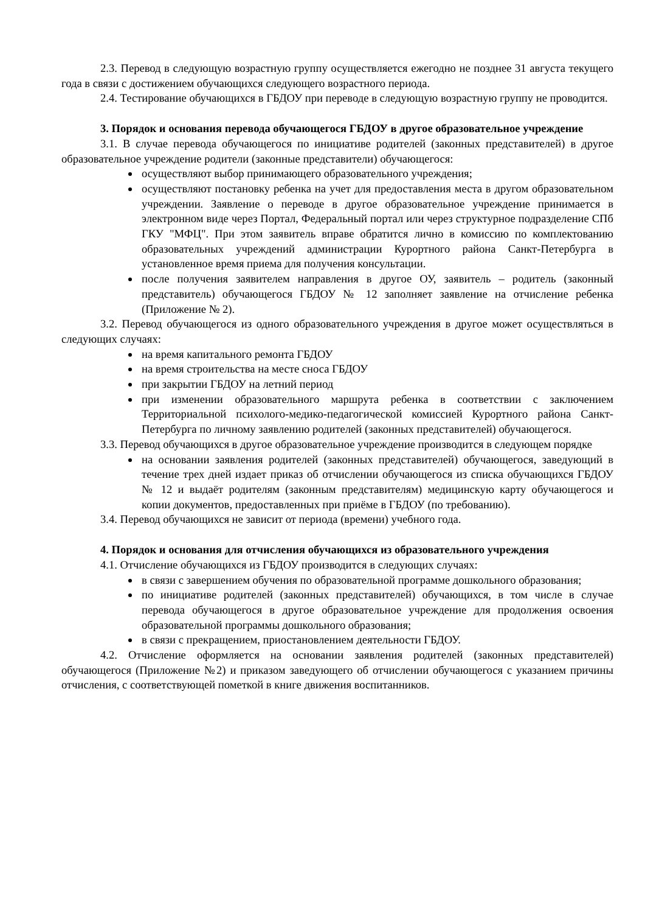2.3. Перевод в следующую возрастную группу осуществляется ежегодно не позднее 31 августа текущего года в связи с достижением обучающихся следующего возрастного периода.
2.4. Тестирование обучающихся в ГБДОУ при переводе в следующую возрастную группу не проводится.
3. Порядок и основания перевода обучающегося ГБДОУ в другое образовательное учреждение
3.1. В случае перевода обучающегося по инициативе родителей (законных представителей) в другое образовательное учреждение родители (законные представители) обучающегося:
осуществляют выбор принимающего образовательного учреждения;
осуществляют постановку ребенка на учет для предоставления места в другом образовательном учреждении. Заявление о переводе в другое образовательное учреждение принимается в электронном виде через Портал, Федеральный портал или через структурное подразделение СПб ГКУ "МФЦ". При этом заявитель вправе обратится лично в комиссию по комплектованию образовательных учреждений администрации Курортного района Санкт-Петербурга в установленное время приема для получения консультации.
после получения заявителем направления в другое ОУ, заявитель – родитель (законный представитель) обучающегося ГБДОУ № 12 заполняет заявление на отчисление ребенка (Приложение № 2).
3.2. Перевод обучающегося из одного образовательного учреждения в другое может осуществляться в следующих случаях:
на время капитального ремонта ГБДОУ
на время строительства на месте сноса ГБДОУ
при закрытии ГБДОУ на летний период
при изменении образовательного маршрута ребенка в соответствии с заключением Территориальной психолого-медико-педагогической комиссией Курортного района Санкт-Петербурга по личному заявлению родителей (законных представителей) обучающегося.
3.3. Перевод обучающихся в другое образовательное учреждение производится в следующем порядке
на основании заявления родителей (законных представителей) обучающегося, заведующий в течение трех дней издает приказ об отчислении обучающегося из списка обучающихся ГБДОУ № 12 и выдаёт родителям (законным представителям) медицинскую карту обучающегося и копии документов, предоставленных при приёме в ГБДОУ (по требованию).
3.4. Перевод обучающихся не зависит от периода (времени) учебного года.
4. Порядок и основания для отчисления обучающихся из образовательного учреждения
4.1. Отчисление обучающихся из ГБДОУ производится в следующих случаях:
в связи с завершением обучения по образовательной программе дошкольного образования;
по инициативе родителей (законных представителей) обучающихся, в том числе в случае перевода обучающегося в другое образовательное учреждение для продолжения освоения образовательной программы дошкольного образования;
в связи с прекращением, приостановлением деятельности ГБДОУ.
4.2. Отчисление оформляется на основании заявления родителей (законных представителей) обучающегося (Приложение №2) и приказом заведующего об отчислении обучающегося с указанием причины отчисления, с соответствующей пометкой в книге движения воспитанников.